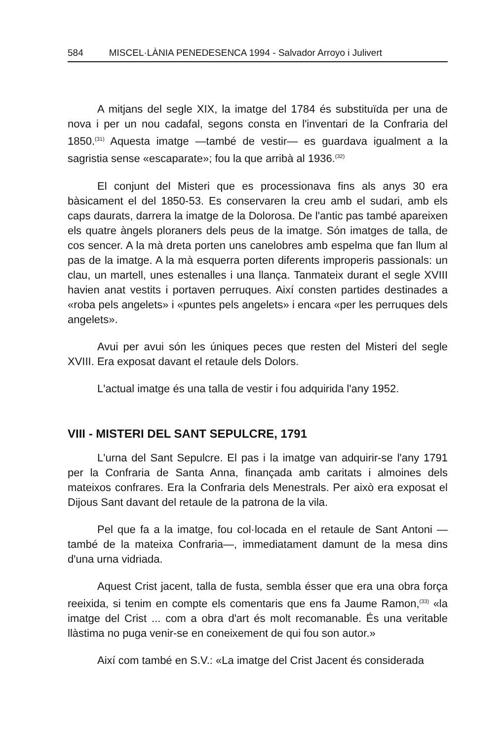584 MISCEL·LÀNIA PENEDESENCA 1994 - Salvador Arroyo i Julivert
A mitjans del segle XIX, la imatge del 1784 és substituïda per una de nova i per un nou cadafal, segons consta en l'inventari de la Confraria del 1850.<sup>(31)</sup> Aquesta imatge —també de vestir— es guardava igualment a la sagristia sense «escaparate»; fou la que arribà al 1936.<sup>(32)</sup>
El conjunt del Misteri que es processionava fins als anys 30 era bàsicament el del 1850-53. Es conservaren la creu amb el sudari, amb els caps daurats, darrera la imatge de la Dolorosa. De l'antic pas també apareixen els quatre àngels ploraners dels peus de la imatge. Són imatges de talla, de cos sencer. A la mà dreta porten uns canelobres amb espelma que fan llum al pas de la imatge. A la mà esquerra porten diferents improperis passionals: un clau, un martell, unes estenalles i una llança. Tanmateix durant el segle XVIII havien anat vestits i portaven perruques. Així consten partides destinades a «roba pels angelets» i «puntes pels angelets» i encara «per les perruques dels angelets».
Avui per avui són les úniques peces que resten del Misteri del segle XVIII. Era exposat davant el retaule dels Dolors.
L'actual imatge és una talla de vestir i fou adquirida l'any 1952.
VIII - MISTERI DEL SANT SEPULCRE, 1791
L'urna del Sant Sepulcre. El pas i la imatge van adquirir-se l'any 1791 per la Confraria de Santa Anna, finançada amb caritats i almoines dels mateixos confrares. Era la Confraria dels Menestrals. Per això era exposat el Dijous Sant davant del retaule de la patrona de la vila.
Pel que fa a la imatge, fou col·locada en el retaule de Sant Antoni —també de la mateixa Confraria—, immediatament damunt de la mesa dins d'una urna vidriada.
Aquest Crist jacent, talla de fusta, sembla ésser que era una obra força reeixida, si tenim en compte els comentaris que ens fa Jaume Ramon,<sup>(33)</sup> «la imatge del Crist ... com a obra d'art és molt recomanable. És una veritable llàstima no puga venir-se en coneixement de qui fou son autor.»
Així com també en S.V.: «La imatge del Crist Jacent és considerada